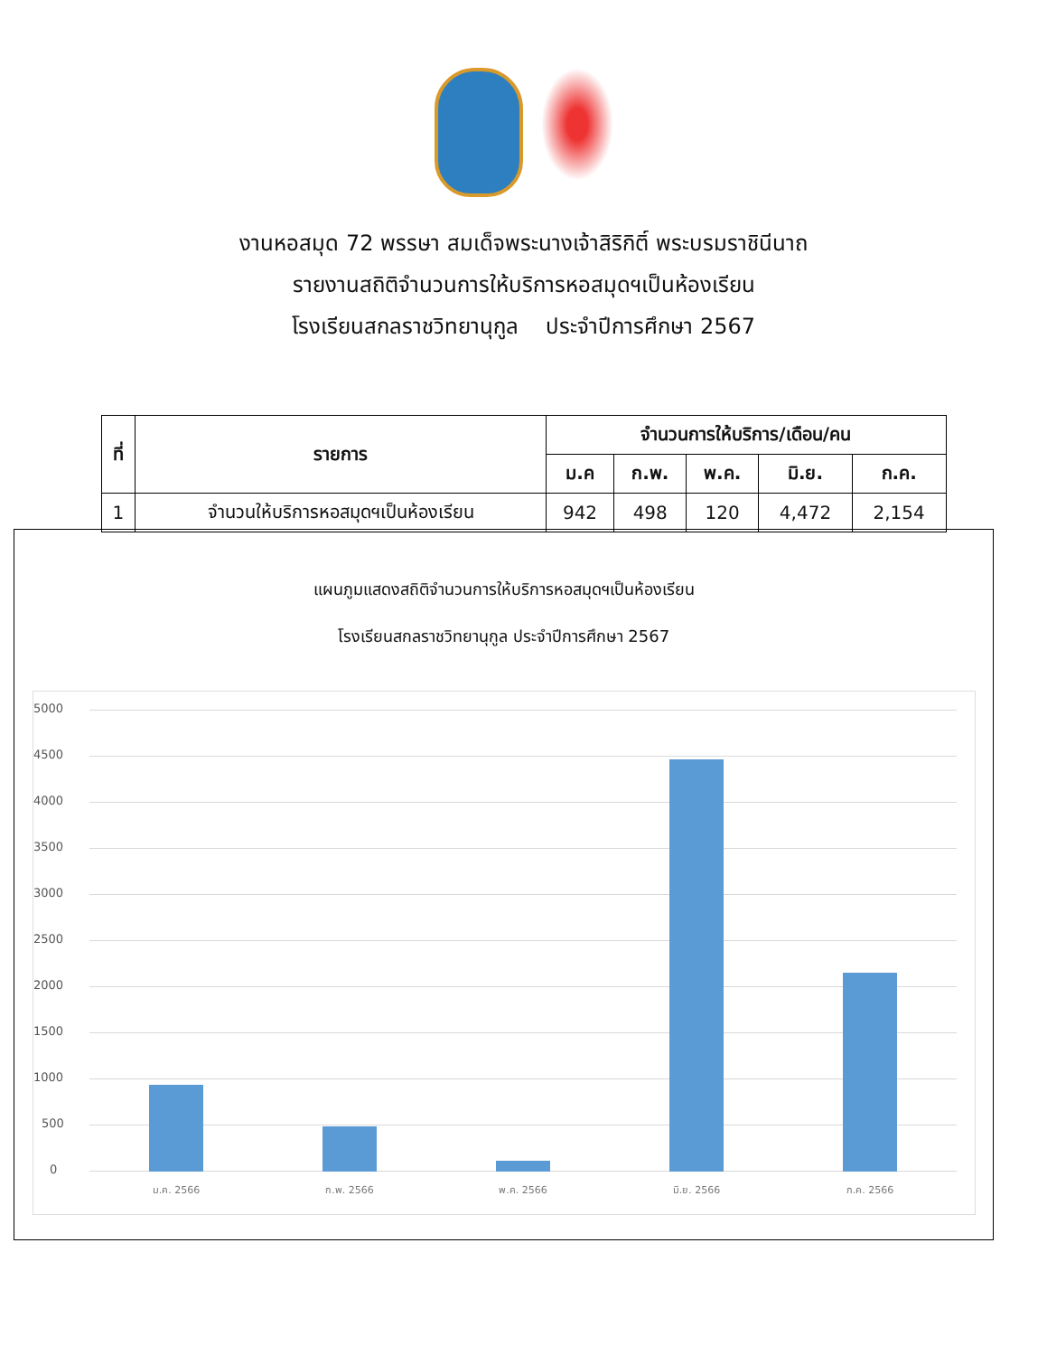งานหอสมุด 72 พรรษา สมเด็จพระนางเจ้าสิริกิติ์ พระบรมราชินีนาถ
รายงานสถิติจำนวนการให้บริการหอสมุดฯเป็นห้องเรียน
โรงเรียนสกลราชวิทยานุกูล ประจำปีการศึกษา 2567
| ที่ | รายการ | จำนวนการให้บริการ/เดือน/คน | | | | |
| --- | --- | --- | --- | --- | --- | --- |
| | | ม.ค | ก.พ. | พ.ค. | มิ.ย. | ก.ค. |
| 1 | จำนวนให้บริการหอสมุดฯเป็นห้องเรียน | 942 | 498 | 120 | 4,472 | 2,154 |
แผนภูมแสดงสถิติจำนวนการให้บริการหอสมุดฯเป็นห้องเรียน
โรงเรียนสกลราชวิทยานุกูล ประจำปีการศึกษา 2567
5000
4500
4000
3500
3000
2500
2000
1500
1000
500
0
ม.ค. 2566 ก.พ. 2566 พ.ค. 2566 มิ.ย. 2566 ก.ค. 2566